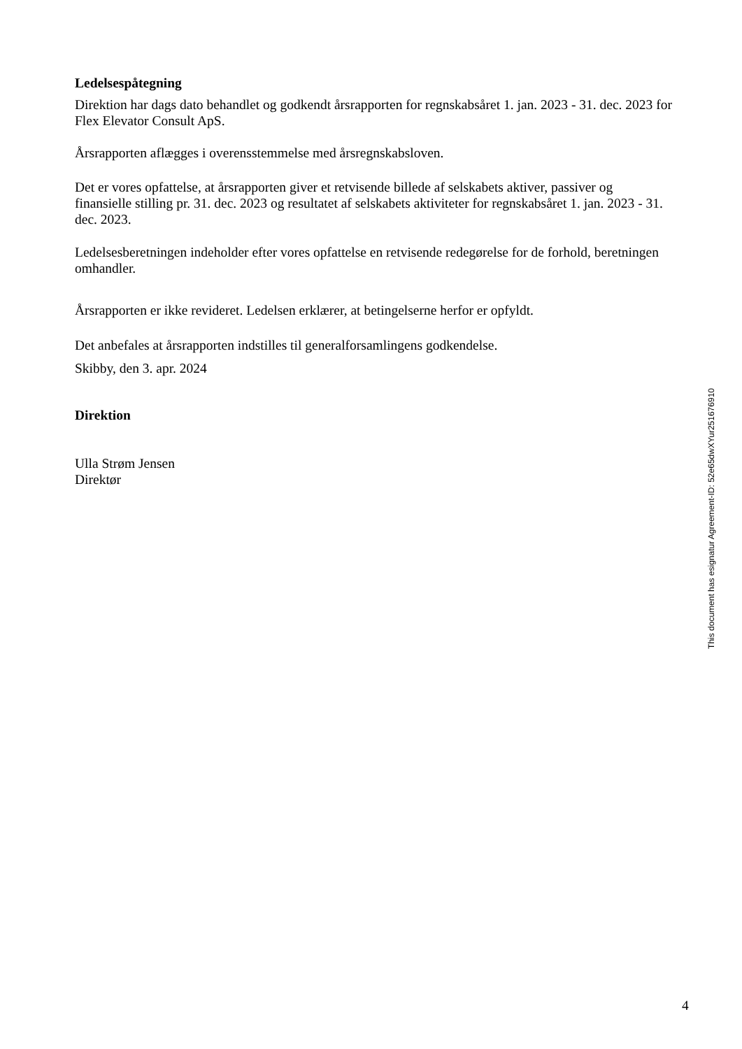Ledelsespåtegning
Direktion har dags dato behandlet og godkendt årsrapporten for regnskabsåret 1. jan. 2023 - 31. dec. 2023 for Flex Elevator Consult ApS.
Årsrapporten aflægges i overensstemmelse med årsregnskabsloven.
Det er vores opfattelse, at årsrapporten giver et retvisende billede af selskabets aktiver, passiver og finansielle stilling pr. 31. dec. 2023 og resultatet af selskabets aktiviteter for regnskabsåret 1. jan. 2023 - 31. dec. 2023.
Ledelsesberetningen indeholder efter vores opfattelse en retvisende redegørelse for de forhold, beretningen omhandler.
Årsrapporten er ikke revideret. Ledelsen erklærer, at betingelserne herfor er opfyldt.
Det anbefales at årsrapporten indstilles til generalforsamlingens godkendelse.
Skibby, den 3. apr. 2024
Direktion
Ulla Strøm Jensen
Direktør
This document has esignatur Agreement-ID: 52e65dwXYur251676910
4